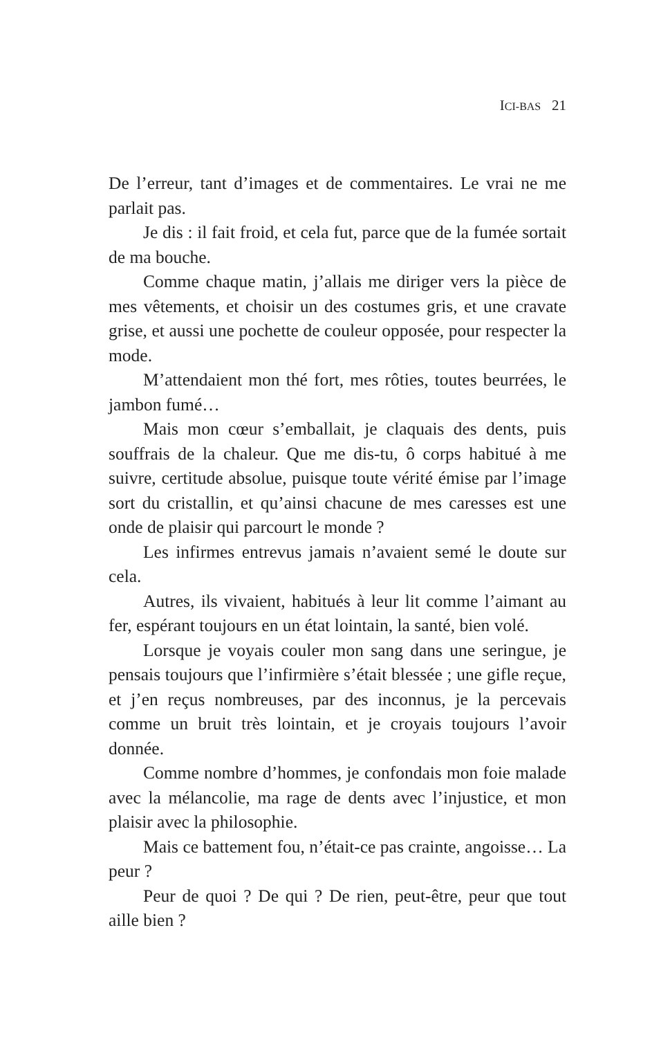ICI-BAS 21
De l’erreur, tant d’images et de commentaires. Le vrai ne me parlait pas.
Je dis : il fait froid, et cela fut, parce que de la fumée sortait de ma bouche.
Comme chaque matin, j’allais me diriger vers la pièce de mes vêtements, et choisir un des costumes gris, et une cravate grise, et aussi une pochette de couleur opposée, pour respecter la mode.
M’attendaient mon thé fort, mes rôties, toutes beurrées, le jambon fumé…
Mais mon cœur s’emballait, je claquais des dents, puis souffrais de la chaleur. Que me dis-tu, ô corps habitué à me suivre, certitude absolue, puisque toute vérité émise par l’image sort du cristallin, et qu’ainsi chacune de mes caresses est une onde de plaisir qui parcourt le monde ?
Les infirmes entrevus jamais n’avaient semé le doute sur cela.
Autres, ils vivaient, habitués à leur lit comme l’aimant au fer, espérant toujours en un état lointain, la santé, bien volé.
Lorsque je voyais couler mon sang dans une seringue, je pensais toujours que l’infirmière s’était blessée ; une gifle reçue, et j’en reçus nombreuses, par des inconnus, je la percevais comme un bruit très lointain, et je croyais toujours l’avoir donnée.
Comme nombre d’hommes, je confondais mon foie malade avec la mélancolie, ma rage de dents avec l’injustice, et mon plaisir avec la philosophie.
Mais ce battement fou, n’était-ce pas crainte, angoisse… La peur ?
Peur de quoi ? De qui ? De rien, peut-être, peur que tout aille bien ?